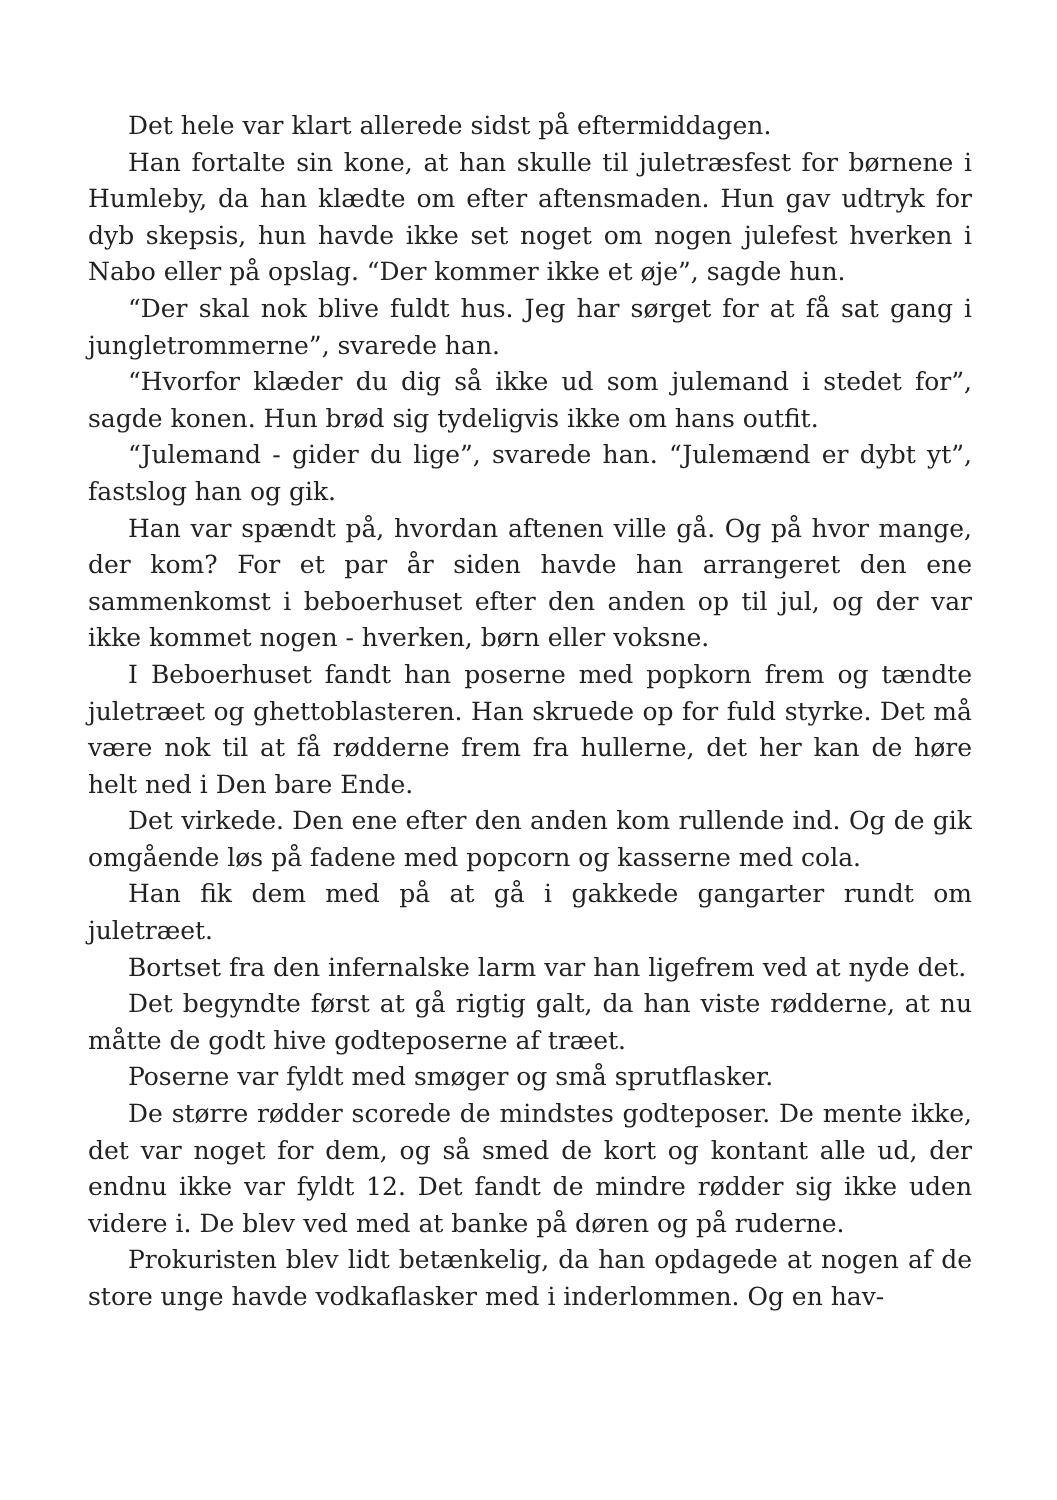Det hele var klart allerede sidst på eftermiddagen.
Han fortalte sin kone, at han skulle til juletræsfest for børnene i Humleby, da han klædte om efter aftensmaden. Hun gav udtryk for dyb skepsis, hun havde ikke set noget om nogen julefest hverken i Nabo eller på opslag. “Der kommer ikke et øje”, sagde hun.
“Der skal nok blive fuldt hus. Jeg har sørget for at få sat gang i jungletrommerne”, svarede han.
“Hvorfor klæder du dig så ikke ud som julemand i stedet for”, sagde konen. Hun brød sig tydeligvis ikke om hans outfit.
“Julemand - gider du lige”, svarede han. “Julemænd er dybt yt”, fastslog han og gik.
Han var spændt på, hvordan aftenen ville gå. Og på hvor mange, der kom? For et par år siden havde han arrangeret den ene sammenkomst i beboerhuset efter den anden op til jul, og der var ikke kommet nogen - hverken, børn eller voksne.
I Beboerhuset fandt han poserne med popkorn frem og tændte juletræet og ghettoblasteren. Han skruede op for fuld styrke. Det må være nok til at få rødderne frem fra hullerne, det her kan de høre helt ned i Den bare Ende.
Det virkede. Den ene efter den anden kom rullende ind. Og de gik omgående løs på fadene med popcorn og kasserne med cola.
Han fik dem med på at gå i gakkede gangarter rundt om juletræet.
Bortset fra den infernalske larm var han ligefrem ved at nyde det.
Det begyndte først at gå rigtig galt, da han viste rødderne, at nu måtte de godt hive godteposerne af træet.
Poserne var fyldt med smøger og små sprutflasker.
De større rødder scorede de mindstes godteposer. De mente ikke, det var noget for dem, og så smed de kort og kontant alle ud, der endnu ikke var fyldt 12. Det fandt de mindre rødder sig ikke uden videre i. De blev ved med at banke på døren og på ruderne.
Prokuristen blev lidt betænkelig, da han opdagede at nogen af de store unge havde vodkaflasker med i inderlommen. Og en hav-